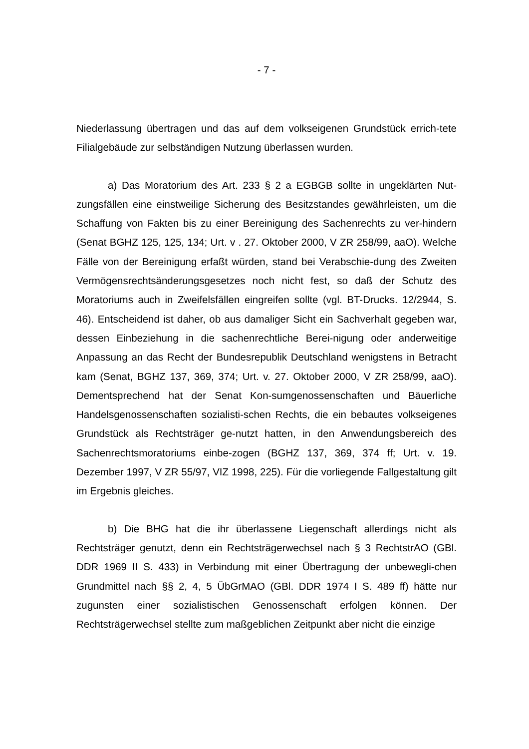- 7 -
Niederlassung übertragen und das auf dem volkseigenen Grundstück errich-tete Filialgebäude zur selbständigen Nutzung überlassen wurden.
a) Das Moratorium des Art. 233 § 2 a EGBGB sollte in ungeklärten Nut-zungsfällen eine einstweilige Sicherung des Besitzstandes gewährleisten, um die Schaffung von Fakten bis zu einer Bereinigung des Sachenrechts zu ver-hindern (Senat BGHZ 125, 125, 134; Urt. v . 27. Oktober 2000, V ZR 258/99, aaO). Welche Fälle von der Bereinigung erfaßt würden, stand bei Verabschie-dung des Zweiten Vermögensrechtsänderungsgesetzes noch nicht fest, so daß der Schutz des Moratoriums auch in Zweifelsfällen eingreifen sollte (vgl. BT-Drucks. 12/2944, S. 46). Entscheidend ist daher, ob aus damaliger Sicht ein Sachverhalt gegeben war, dessen Einbeziehung in die sachenrechtliche Berei-nigung oder anderweitige Anpassung an das Recht der Bundesrepublik Deutschland wenigstens in Betracht kam (Senat, BGHZ 137, 369, 374; Urt. v. 27. Oktober 2000, V ZR 258/99, aaO). Dementsprechend hat der Senat Kon-sumgenossenschaften und Bäuerliche Handelsgenossenschaften sozialisti-schen Rechts, die ein bebautes volkseigenes Grundstück als Rechtsträger ge-nutzt hatten, in den Anwendungsbereich des Sachenrechtsmoratoriums einbe-zogen (BGHZ 137, 369, 374 ff; Urt. v. 19. Dezember 1997, V ZR 55/97, VIZ 1998, 225). Für die vorliegende Fallgestaltung gilt im Ergebnis gleiches.
b) Die BHG hat die ihr überlassene Liegenschaft allerdings nicht als Rechtsträger genutzt, denn ein Rechtsträgerwechsel nach § 3 RechtstrAO (GBl. DDR 1969 II S. 433) in Verbindung mit einer Übertragung der unbewegli-chen Grundmittel nach §§ 2, 4, 5 ÜbGrMAO (GBl. DDR 1974 I S. 489 ff) hätte nur zugunsten einer sozialistischen Genossenschaft erfolgen können. Der Rechtsträgerwechsel stellte zum maßgeblichen Zeitpunkt aber nicht die einzige